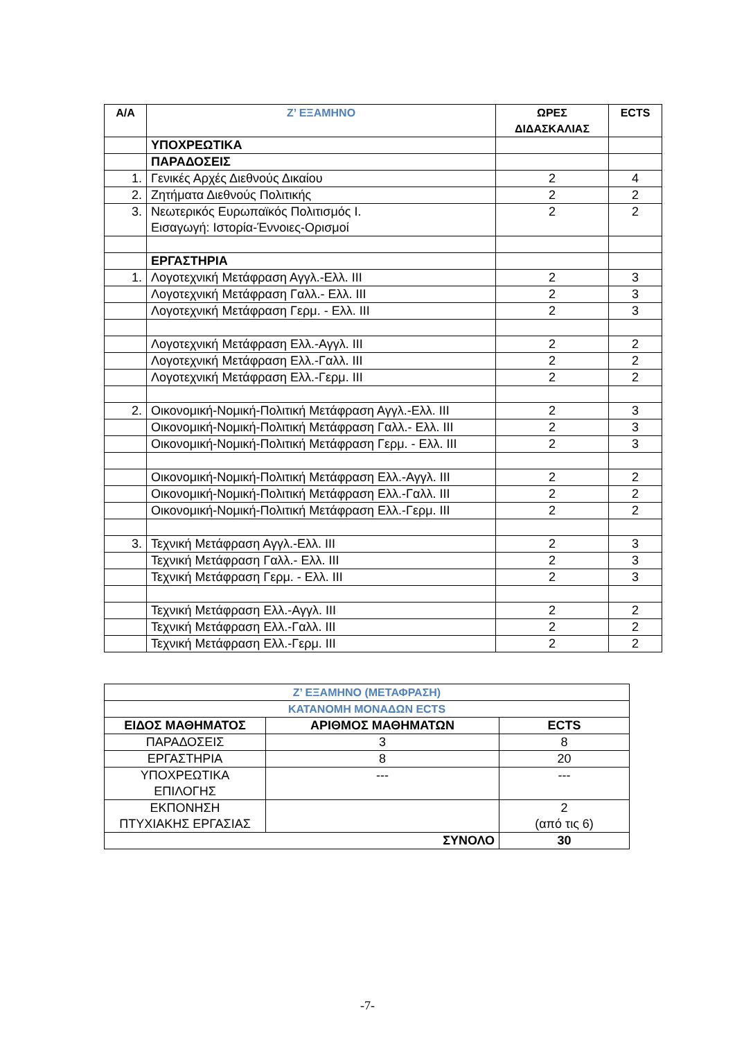| Α/Α | Ζ’ ΕΞΑΜΗΝΟ | ΩΡΕΣ ΔΙΔΑΣΚΑΛΙΑΣ | ECTS |
| --- | --- | --- | --- |
| | ΥΠΟΧΡΕΩΤΙΚΑ | | |
| | ΠΑΡΑΔΟΣΕΙΣ | | |
| 1. | Γενικές Αρχές Διεθνούς Δικαίου | 2 | 4 |
| 2. | Ζητήματα Διεθνούς Πολιτικής | 2 | 2 |
| 3. | Νεωτερικός Ευρωπαϊκός Πολιτισμός Ι. Εισαγωγή: Ιστορία-Έννοιες-Ορισμοί | 2 | 2 |
| | ΕΡΓΑΣΤΗΡΙΑ | | |
| 1. | Λογοτεχνική Μετάφραση Αγγλ.-Ελλ. ΙΙΙ | 2 | 3 |
| | Λογοτεχνική Μετάφραση Γαλλ.- Ελλ. ΙΙΙ | 2 | 3 |
| | Λογοτεχνική Μετάφραση Γερμ. - Ελλ. ΙΙΙ | 2 | 3 |
| | Λογοτεχνική Μετάφραση Ελλ.-Αγγλ. ΙΙΙ | 2 | 2 |
| | Λογοτεχνική Μετάφραση Ελλ.-Γαλλ. ΙΙΙ | 2 | 2 |
| | Λογοτεχνική Μετάφραση Ελλ.-Γερμ. ΙΙΙ | 2 | 2 |
| 2. | Οικονομική-Νομική-Πολιτική Μετάφραση Αγγλ.-Ελλ. ΙΙΙ | 2 | 3 |
| | Οικονομική-Νομική-Πολιτική Μετάφραση Γαλλ.- Ελλ. ΙΙΙ | 2 | 3 |
| | Οικονομική-Νομική-Πολιτική Μετάφραση Γερμ. - Ελλ. ΙΙΙ | 2 | 3 |
| | Οικονομική-Νομική-Πολιτική Μετάφραση Ελλ.-Αγγλ. ΙΙΙ | 2 | 2 |
| | Οικονομική-Νομική-Πολιτική Μετάφραση Ελλ.-Γαλλ. ΙΙΙ | 2 | 2 |
| | Οικονομική-Νομική-Πολιτική Μετάφραση Ελλ.-Γερμ. ΙΙΙ | 2 | 2 |
| 3. | Τεχνική Μετάφραση Αγγλ.-Ελλ. ΙΙΙ | 2 | 3 |
| | Τεχνική Μετάφραση Γαλλ.- Ελλ. ΙΙΙ | 2 | 3 |
| | Τεχνική Μετάφραση Γερμ. - Ελλ. ΙΙΙ | 2 | 3 |
| | Τεχνική Μετάφραση Ελλ.-Αγγλ. ΙΙΙ | 2 | 2 |
| | Τεχνική Μετάφραση Ελλ.-Γαλλ. ΙΙΙ | 2 | 2 |
| | Τεχνική Μετάφραση Ελλ.-Γερμ. ΙΙΙ | 2 | 2 |
| Ζ’ ΕΞΑΜΗΝΟ (ΜΕΤΑΦΡΑΣΗ) | | |
| ΚΑΤΑΝΟΜΗ ΜΟΝΑΔΩΝ ECTS | | |
| ΕΙΔΟΣ ΜΑΘΗΜΑΤΟΣ | ΑΡΙΘΜΟΣ ΜΑΘΗΜΑΤΩΝ | ECTS |
| ΠΑΡΑΔΟΣΕΙΣ | 3 | 8 |
| ΕΡΓΑΣΤΗΡΙΑ | 8 | 20 |
| ΥΠΟΧΡΕΩΤΙΚΑ ΕΠΙΛΟΓΗΣ | --- | --- |
| ΕΚΠΟΝΗΣΗ ΠΤΥΧΙΑΚΗΣ ΕΡΓΑΣΙΑΣ | | 2 (από τις 6) |
| ΣΥΝΟΛΟ | | 30 |
-7-